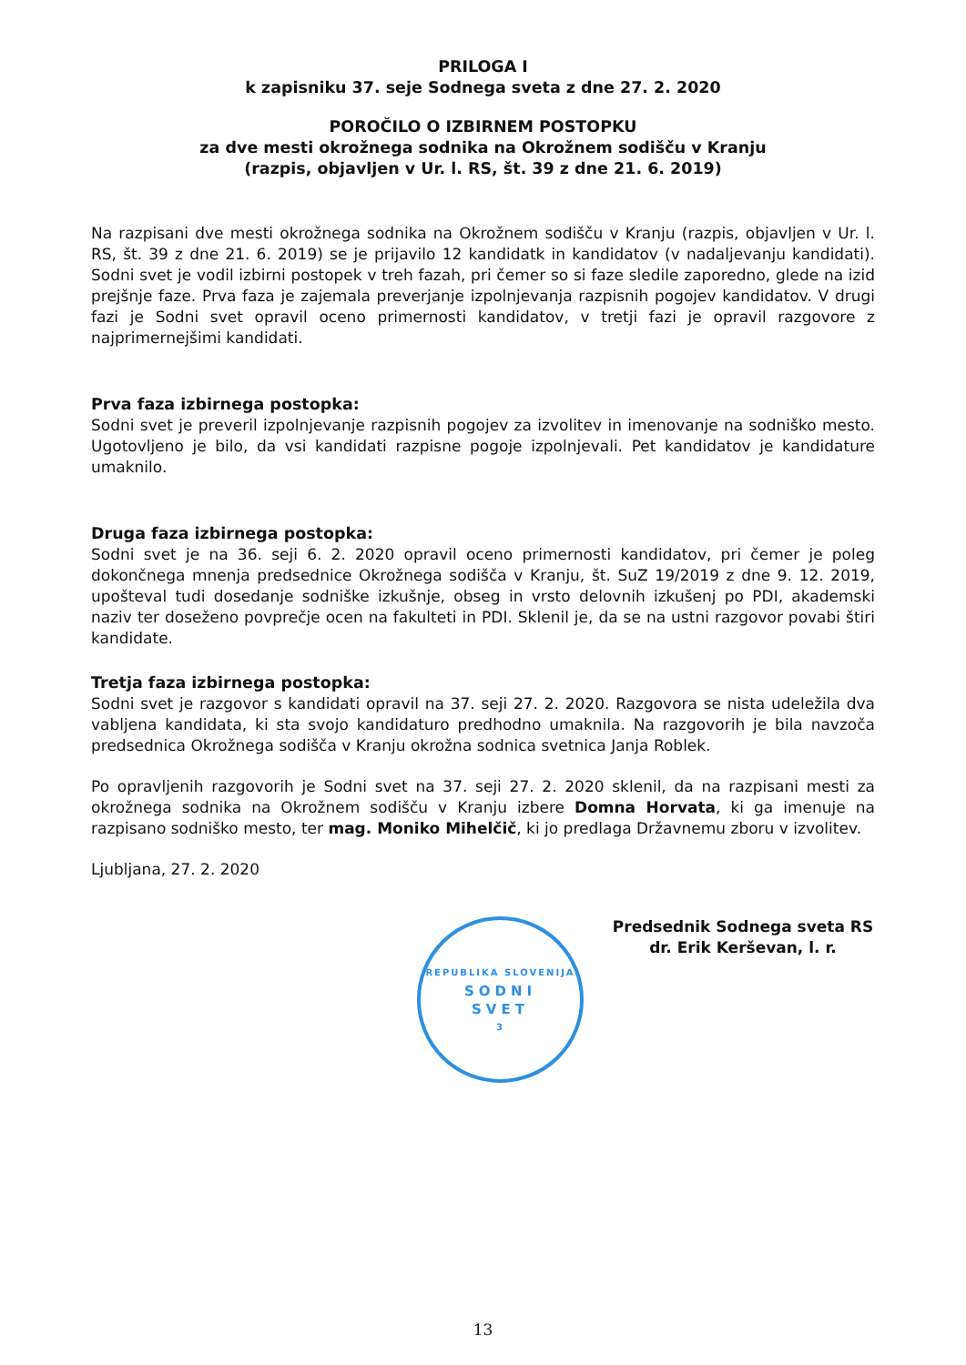PRILOGA I
k zapisniku 37. seje Sodnega sveta z dne 27. 2. 2020
POROČILO O IZBIRNEM POSTOPKU
za dve mesti okrožnega sodnika na Okrožnem sodišču v Kranju
(razpis, objavljen v Ur. l. RS, št. 39 z dne 21. 6. 2019)
Na razpisani dve mesti okrožnega sodnika na Okrožnem sodišču v Kranju (razpis, objavljen v Ur. l. RS, št. 39 z dne 21. 6. 2019) se je prijavilo 12 kandidatk in kandidatov (v nadaljevanju kandidati). Sodni svet je vodil izbirni postopek v treh fazah, pri čemer so si faze sledile zaporedno, glede na izid prejšnje faze. Prva faza je zajemala preverjanje izpolnjevanja razpisnih pogojev kandidatov. V drugi fazi je Sodni svet opravil oceno primernosti kandidatov, v tretji fazi je opravil razgovore z najprimernejšimi kandidati.
Prva faza izbirnega postopka:
Sodni svet je preveril izpolnjevanje razpisnih pogojev za izvolitev in imenovanje na sodniško mesto. Ugotovljeno je bilo, da vsi kandidati razpisne pogoje izpolnjevali. Pet kandidatov je kandidature umaknilo.
Druga faza izbirnega postopka:
Sodni svet je na 36. seji 6. 2. 2020 opravil oceno primernosti kandidatov, pri čemer je poleg dokončnega mnenja predsednice Okrožnega sodišča v Kranju, št. SuZ 19/2019 z dne 9. 12. 2019, upošteval tudi dosedanje sodniške izkušnje, obseg in vrsto delovnih izkušenj po PDI, akademski naziv ter doseženo povprečje ocen na fakulteti in PDI. Sklenil je, da se na ustni razgovor povabi štiri kandidate.
Tretja faza izbirnega postopka:
Sodni svet je razgovor s kandidati opravil na 37. seji 27. 2. 2020. Razgovora se nista udeležila dva vabljena kandidata, ki sta svojo kandidaturo predhodno umaknila. Na razgovorih je bila navzoča predsednica Okrožnega sodišča v Kranju okrožna sodnica svetnica Janja Roblek.
Po opravljenih razgovorih je Sodni svet na 37. seji 27. 2. 2020 sklenil, da na razpisani mesti za okrožnega sodnika na Okrožnem sodišču v Kranju izbere Domna Horvata, ki ga imenuje na razpisano sodniško mesto, ter mag. Moniko Mihelčič, ki jo predlaga Državnemu zboru v izvolitev.
Ljubljana, 27. 2. 2020
REPUBLIKA SLOVENIJA
SODNI
SVET
3
Predsednik Sodnega sveta RS
dr. Erik Kerševan, l. r.
13